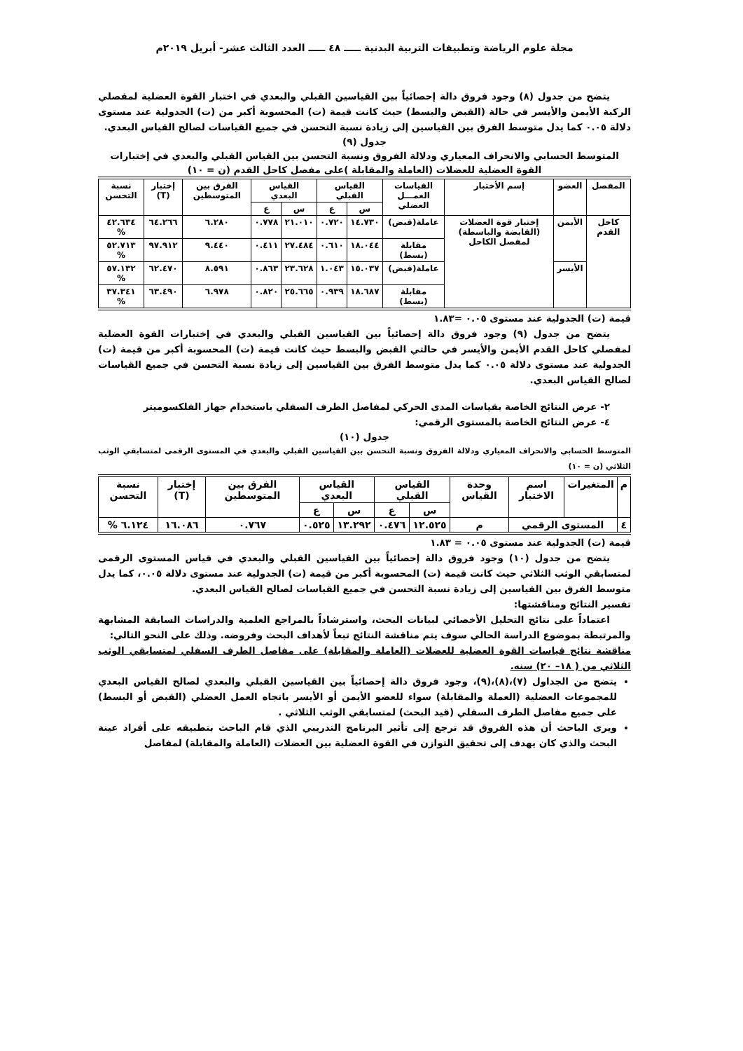مجلة علوم الرياضة وتطبيقات التربية البدنية ـــــ ٤٨ ـــــ العدد الثالث عشر- أبريل ٢٠١٩م
يتضح من جدول (٨) وجود فروق دالة إحصائياً بين القياسين القبلي والبعدي في اختبار القوة العضلية لمفصلي الركبة الأيمن والأيسر في حالة (القبض والبسط) حيث كانت قيمة (ت) المحسوبة أكبر من (ت) الجدولية عند مستوى دلالة ٠.٠٥ كما يدل متوسط الفرق بين القياسين إلى زيادة نسبة التحسن في جميع القياسات لصالح القياس البعدي.
جدول (٩)
المتوسط الحسابي والانحراف المعياري ودلالة الفروق ونسبة التحسن بين القياس القبلي والبعدي في إختبارات القوة العضلية للعضلات (العاملة والمقابلة )على مفصل كاحل القدم (ن = ١٠)
| المفصل | العضو | إسم الأختبار | القياسات العمـــل العضلي | القياس القبلي | | القياس البعدي | | الفرق بين المتوسطين | إختبار (T) | نسبة التحسن |
| --- | --- | --- | --- | --- | --- | --- | --- | --- | --- | --- |
| | | | | س | ع | س | ع | | | |
| كاحل القدم | الأيمن | إختبار قوة العضلات (القابضة والباسطة) لمفصل الكاحل | عاملة(قبض) | ١٤.٧٣٠ | ٠.٧٢٠ | ٢١.٠١٠ | ٠.٧٧٨ | ٦.٢٨٠ | ٦٤.٢٦٦ | ٤٢.٦٣٤ % |
| | | | مقابلة (بسط) | ١٨.٠٤٤ | ٠.٦١٠ | ٢٧.٤٨٤ | ٠.٤١١ | ٩.٤٤٠ | ٩٧.٩١٢ | ٥٢.٧١٣ % |
| | الأيسر | | عاملة(قبض) | ١٥.٠٣٧ | ١.٠٤٣ | ٢٣.٦٢٨ | ٠.٨٦٣ | ٨.٥٩١ | ٦٢.٤٧٠ | ٥٧.١٣٢ % |
| | | | مقابلة (بسط) | ١٨.٦٨٧ | ٠.٩٣٩ | ٢٥.٦٦٥ | ٠.٨٢٠ | ٦.٩٧٨ | ٦٣.٤٩٠ | ٣٧.٣٤١ % |
قيمة (ت) الجدولية عند مستوى ٠.٠٥ =١.٨٣
يتضح من جدول (٩) وجود فروق دالة إحصائياً بين القياسين القبلي والبعدي في إختبارات القوة العضلية لمفصلي كاحل القدم الأيمن والأيسر في حالتي القبض والبسط حيث كانت قيمة (ت) المحسوبة أكبر من قيمة (ت) الجدولية عند مستوى دلالة ٠.٠٥ كما يدل متوسط الفرق بين القياسين إلى زيادة نسبة التحسن في جميع القياسات لصالح القياس البعدي.
٢- عرض النتائج الخاصة بقياسات المدى الحركي لمفاصل الطرف السفلي باستخدام جهاز الفلكسوميتر
٤- عرض النتائج الخاصة بالمستوى الرقمي:
جدول (١٠)
المتوسط الحسابي والانحراف المعياري ودلالة الفروق ونسبة التحسن بين القياسين القبلي والبعدي في المستوى الرقمى لمتسابقي الوثب الثلاثي (ن = ١٠)
| م | المتغيرات | اسم الاختبار | وحدة القياس | القياس القبلي | | القياس البعدي | | الفرق بين المتوسطين | إختبار (T) | نسبة التحسن |
| --- | --- | --- | --- | --- | --- | --- | --- | --- | --- | --- |
| | | | | س | ع | س | ع | | | |
| ٤ | المستوى الرقمي | | م | ١٢.٥٢٥ | ٠.٤٧٦ | ١٣.٢٩٢ | ٠.٥٢٥ | ٠.٧٦٧ | ١٦.٠٨٦ | ٦.١٢٤ % |
قيمة (ت) الجدولية عند مستوى ٠.٠٥ = ١.٨٣
يتضح من جدول (١٠) وجود فروق دالة إحصائياً بين القياسين القبلي والبعدي في قياس المستوى الرقمى لمتسابقي الوثب الثلاثي حيث كانت قيمة (ت) المحسوبة أكبر من قيمة (ت) الجدولية عند مستوى دلالة ٠.٠٥، كما يدل متوسط الفرق بين القياسين إلى زيادة نسبة التحسن في جميع القياسات لصالح القياس البعدي.
تفسير النتائج ومناقشتها:
اعتماداً على نتائج التحليل الأخصائي لبيانات البحث، واسترشاداً بالمراجع العلمية والدراسات السابقة المشابهة والمرتبطة بموضوع الدراسة الحالي سوف يتم مناقشة النتائج تبعاً لأهداف البحث وفروضه. وذلك على النحو التالي:
مناقشة نتائج قياسات القوة العضلية للعضلات (العاملة والمقابلة) على مفاصل الطرف السفلي لمتسابقي الوثب الثلاثي من ( ١٨– ٢٠) سنه.
يتضح من الجداول (٧)،(٨)،(٩)، وجود فروق دالة إحصائياً بين القياسين القبلي والبعدي لصالح القياس البعدي للمجموعات العضلية (العملة والمقابلة) سواء للعضو الأيمن أو الأيسر باتجاه العمل العضلي (القبض أو البسط) على جميع مفاصل الطرف السفلي (قيد البحث) لمتسابقي الوثب الثلاثي .
ويرى الباحث أن هذه الفروق قد ترجع إلى تأثير البرنامج التدريبي الذي قام الباحث بتطبيقه على أفراد عينة البحث والذي كان يهدف إلى تحقيق التوازن في القوة العضلية بين العضلات (العاملة والمقابلة) لمفاصل